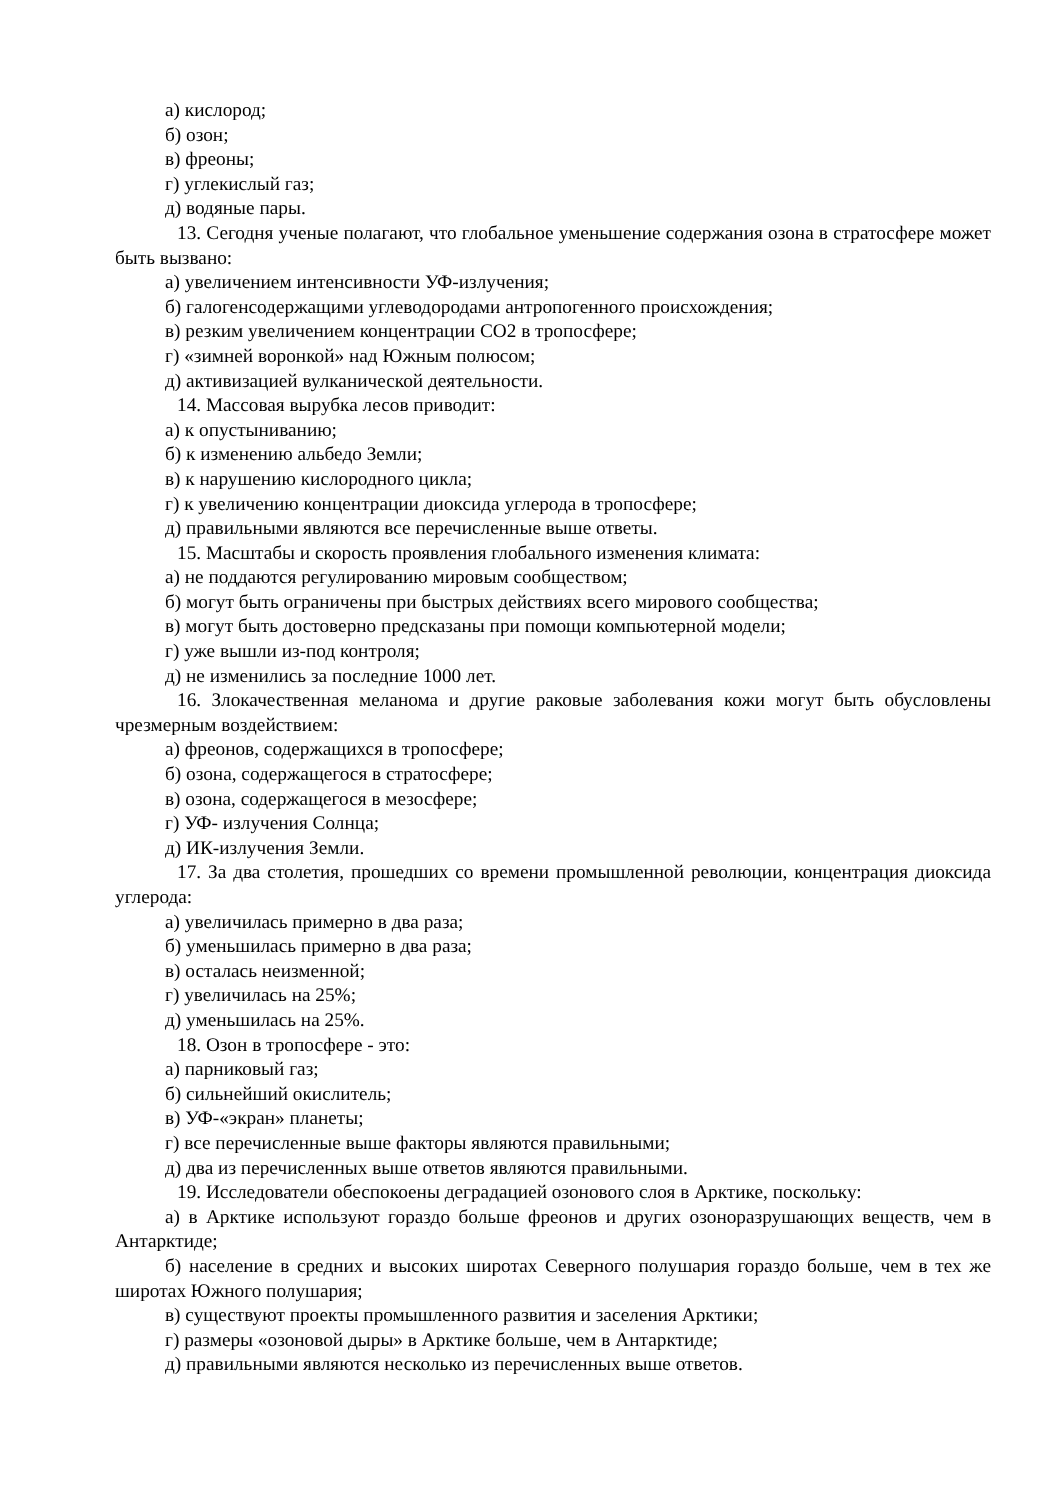а) кислород;
б) озон;
в) фреоны;
г) углекислый газ;
д) водяные пары.
13. Сегодня ученые полагают, что глобальное уменьшение содержания озона в стратосфере может быть вызвано:
а) увеличением интенсивности УФ-излучения;
б) галогенсодержащими углеводородами антропогенного происхождения;
в) резким увеличением концентрации СО2 в тропосфере;
г) «зимней воронкой» над Южным полюсом;
д) активизацией вулканической деятельности.
14. Массовая вырубка лесов приводит:
а) к опустыниванию;
б) к изменению альбедо Земли;
в) к нарушению кислородного цикла;
г) к увеличению концентрации диоксида углерода в тропосфере;
д) правильными являются все перечисленные выше ответы.
15. Масштабы и скорость проявления глобального изменения климата:
а) не поддаются регулированию мировым сообществом;
б) могут быть ограничены при быстрых действиях всего мирового сообщества;
в) могут быть достоверно предсказаны при помощи компьютерной модели;
г) уже вышли из-под контроля;
д) не изменились за последние 1000 лет.
16. Злокачественная меланома и другие раковые заболевания кожи могут быть обусловлены чрезмерным воздействием:
а) фреонов, содержащихся в тропосфере;
б) озона, содержащегося в стратосфере;
в) озона, содержащегося в мезосфере;
г) УФ- излучения Солнца;
д) ИК-излучения Земли.
17. За два столетия, прошедших со времени промышленной революции, концентрация диоксида углерода:
а) увеличилась примерно в два раза;
б) уменьшилась примерно в два раза;
в) осталась неизменной;
г) увеличилась на 25%;
д) уменьшилась на 25%.
18. Озон в тропосфере - это:
а) парниковый газ;
б) сильнейший окислитель;
в) УФ-«экран» планеты;
г) все перечисленные выше факторы являются правильными;
д) два из перечисленных выше ответов являются правильными.
19. Исследователи обеспокоены деградацией озонового слоя в Арктике, поскольку:
а) в Арктике используют гораздо больше фреонов и других озоноразрушающих веществ, чем в Антарктиде;
б) население в средних и высоких широтах Северного полушария гораздо больше, чем в тех же широтах Южного полушария;
в) существуют проекты промышленного развития и заселения Арктики;
г) размеры «озоновой дыры» в Арктике больше, чем в Антарктиде;
д) правильными являются несколько из перечисленных выше ответов.